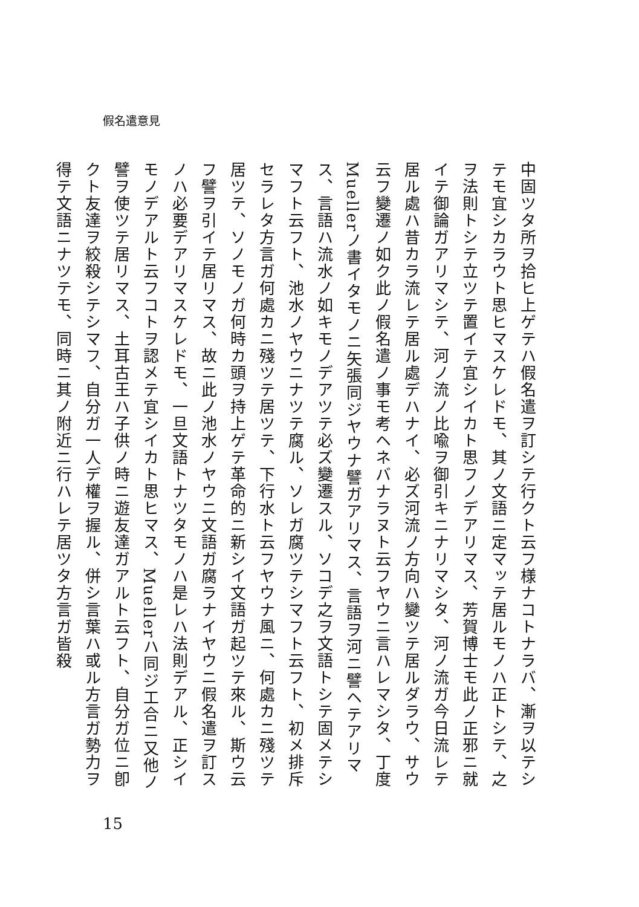假名遣意見
中固ツタ所ヲ拾ヒ上ゲテハ假名遣ヲ訂シテ行クト云フ様ナコトナラバ、漸ヲ以テシテモ宜シカラウト思ヒマスケレドモ、其ノ文語ニ定マッテ居ルモノハ正トシテ、之ヲ法則トシテ立ツテ置イテ宜シイカト思フノデアリマス、芳賀博士モ此ノ正邪ニ就イテ御論ガアリマシテ、河ノ流ノ比喩ヲ御引キニナリマシタ、河ノ流ガ今日流レテ居ル處ハ昔カラ流レテ居ル處デハナイ、必ズ河流ノ方向ハ變ツテ居ルダラウ、サウ云フ變遷ノ如ク此ノ假名遣ノ事モ考ヘネバナラヌト云フヤウニ言ハレマシタ、丁度Muellerノ書イタモノニ矢張同ジヤウナ譬ガアリマス、言語ヲ河ニ譬ヘテアリマス、言語ハ流水ノ如キモノデアツテ必ズ變遷スル、ソコデ之ヲ文語トシテ固メテシマフト云フト、池水ノヤウニナツテ腐ル、ソレガ腐ツテシマフト云フト、初メ排斥セラレタ方言ガ何處カニ殘ツテ居ツテ、下行水ト云フヤウナ風ニ、何處カニ殘ツテ居ツテ、ソノモノガ何時カ頭ヲ持上ゲテ革命的ニ新シイ文語ガ起ツテ來ル、斯ウ云フ譬ヲ引イテ居リマス、故ニ此ノ池水ノヤウニ文語ガ腐ラナイヤウニ假名遣ヲ訂スノハ必要デアリマスケレドモ、一旦文語トナツタモノハ是レハ法則デアル、正シイモノデアルト云フコトヲ認メテ宜シイカト思ヒマス、Muellerハ同ジ工合ニ又他ノ譬ヲ使ツテ居リマス、土耳古王ハ子供ノ時ニ遊友達ガアルト云フト、自分ガ位ニ卽クト友達ヲ絞殺シテシマフ、自分ガ一人デ權ヲ握ル、併シ言葉ハ或ル方言ガ勢力ヲ得テ文語ニナツテモ、同時ニ其ノ附近ニ行ハレテ居ツタ方言ガ皆殺
15